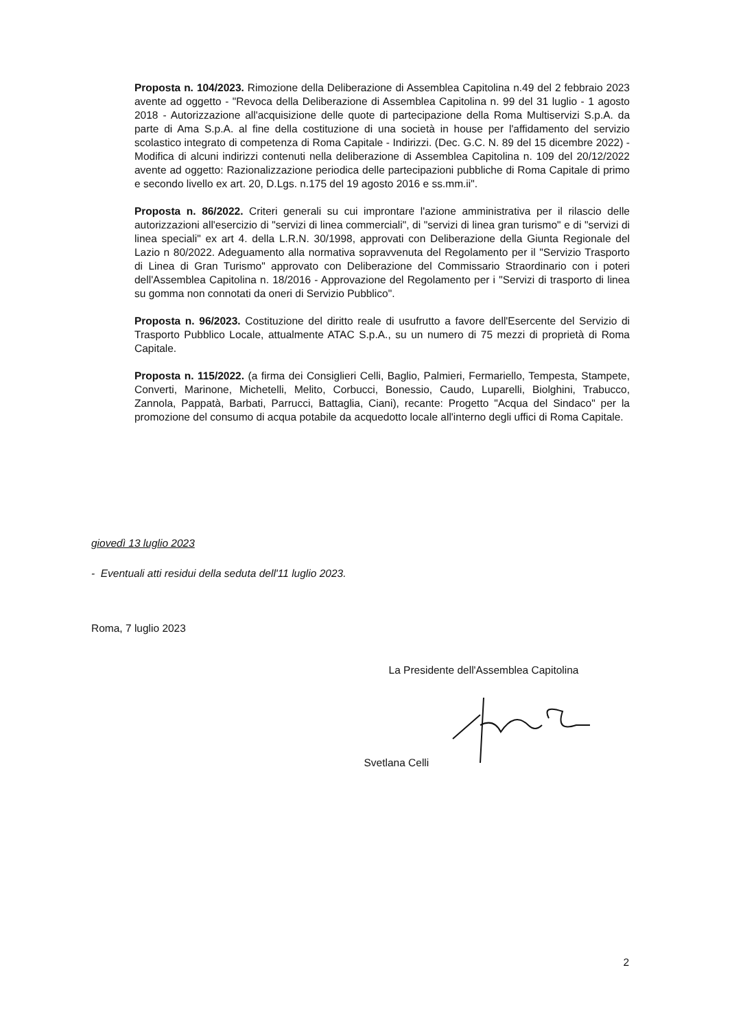Proposta n. 104/2023. Rimozione della Deliberazione di Assemblea Capitolina n.49 del 2 febbraio 2023 avente ad oggetto - "Revoca della Deliberazione di Assemblea Capitolina n. 99 del 31 luglio - 1 agosto 2018 - Autorizzazione all'acquisizione delle quote di partecipazione della Roma Multiservizi S.p.A. da parte di Ama S.p.A. al fine della costituzione di una società in house per l'affidamento del servizio scolastico integrato di competenza di Roma Capitale - Indirizzi. (Dec. G.C. N. 89 del 15 dicembre 2022) - Modifica di alcuni indirizzi contenuti nella deliberazione di Assemblea Capitolina n. 109 del 20/12/2022 avente ad oggetto: Razionalizzazione periodica delle partecipazioni pubbliche di Roma Capitale di primo e secondo livello ex art. 20, D.Lgs. n.175 del 19 agosto 2016 e ss.mm.ii".
Proposta n. 86/2022. Criteri generali su cui improntare l'azione amministrativa per il rilascio delle autorizzazioni all'esercizio di "servizi di linea commerciali", di "servizi di linea gran turismo" e di "servizi di linea speciali" ex art 4. della L.R.N. 30/1998, approvati con Deliberazione della Giunta Regionale del Lazio n 80/2022. Adeguamento alla normativa sopravvenuta del Regolamento per il "Servizio Trasporto di Linea di Gran Turismo" approvato con Deliberazione del Commissario Straordinario con i poteri dell'Assemblea Capitolina n. 18/2016 - Approvazione del Regolamento per i "Servizi di trasporto di linea su gomma non connotati da oneri di Servizio Pubblico".
Proposta n. 96/2023. Costituzione del diritto reale di usufrutto a favore dell'Esercente del Servizio di Trasporto Pubblico Locale, attualmente ATAC S.p.A., su un numero di 75 mezzi di proprietà di Roma Capitale.
Proposta n. 115/2022. (a firma dei Consiglieri Celli, Baglio, Palmieri, Fermariello, Tempesta, Stampete, Converti, Marinone, Michetelli, Melito, Corbucci, Bonessio, Caudo, Luparelli, Biolghini, Trabucco, Zannola, Pappatà, Barbati, Parrucci, Battaglia, Ciani), recante: Progetto "Acqua del Sindaco" per la promozione del consumo di acqua potabile da acquedotto locale all'interno degli uffici di Roma Capitale.
giovedì 13 luglio 2023
- Eventuali atti residui della seduta dell'11 luglio 2023.
Roma, 7 luglio 2023
La Presidente dell'Assemblea Capitolina
Svetlana Celli
2